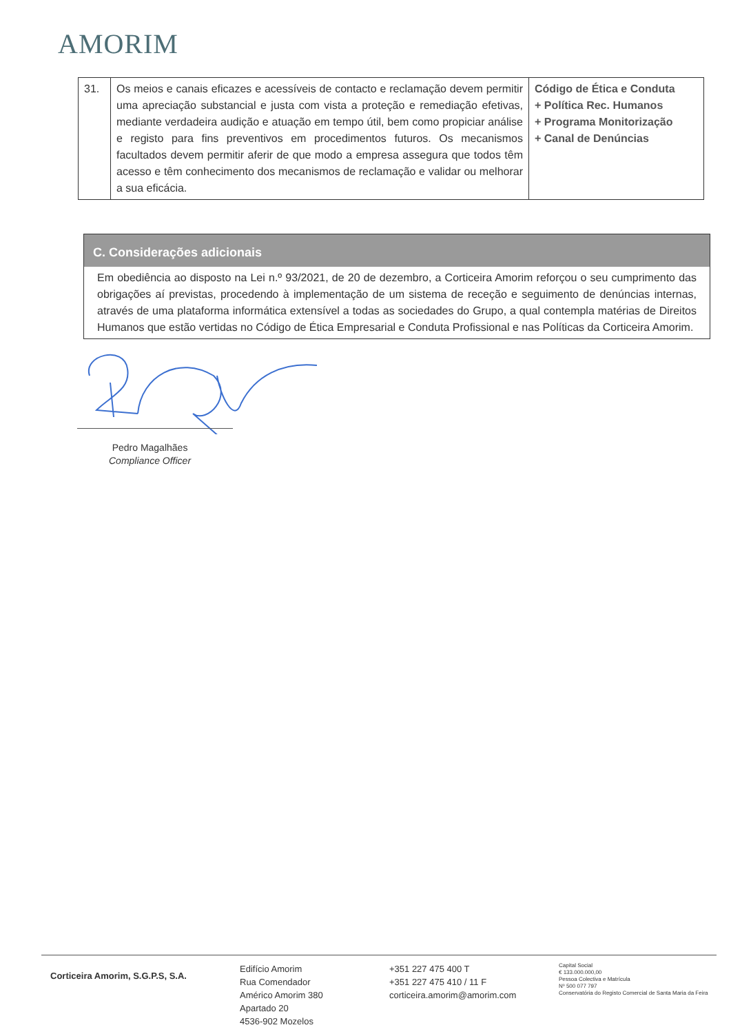AMORIM
| 31. | Os meios e canais eficazes e acessíveis de contacto e reclamação devem permitir uma apreciação substancial e justa com vista a proteção e remediação efetivas, mediante verdadeira audição e atuação em tempo útil, bem como propiciar análise e registo para fins preventivos em procedimentos futuros. Os mecanismos facultados devem permitir aferir de que modo a empresa assegura que todos têm acesso e têm conhecimento dos mecanismos de reclamação e validar ou melhorar a sua eficácia. | Código de Ética e Conduta + Política Rec. Humanos + Programa Monitorização + Canal de Denúncias |
C. Considerações adicionais
Em obediência ao disposto na Lei n.º 93/2021, de 20 de dezembro, a Corticeira Amorim reforçou o seu cumprimento das obrigações aí previstas, procedendo à implementação de um sistema de receção e seguimento de denúncias internas, através de uma plataforma informática extensível a todas as sociedades do Grupo, a qual contempla matérias de Direitos Humanos que estão vertidas no Código de Ética Empresarial e Conduta Profissional e nas Políticas da Corticeira Amorim.
Pedro Magalhães
Compliance Officer
Corticeira Amorim, S.G.P.S, S.A.
Edifício Amorim
Rua Comendador
Américo Amorim 380
Apartado 20
4536-902 Mozelos
+351 227 475 400 T
+351 227 475 410 / 11 F
corticeira.amorim@amorim.com
Capital Social
€ 133.000.000,00
Pessoa Colectiva e Matrícula
Nº 500 077 797
Conservatória do Registo Comercial de Santa Maria da Feira